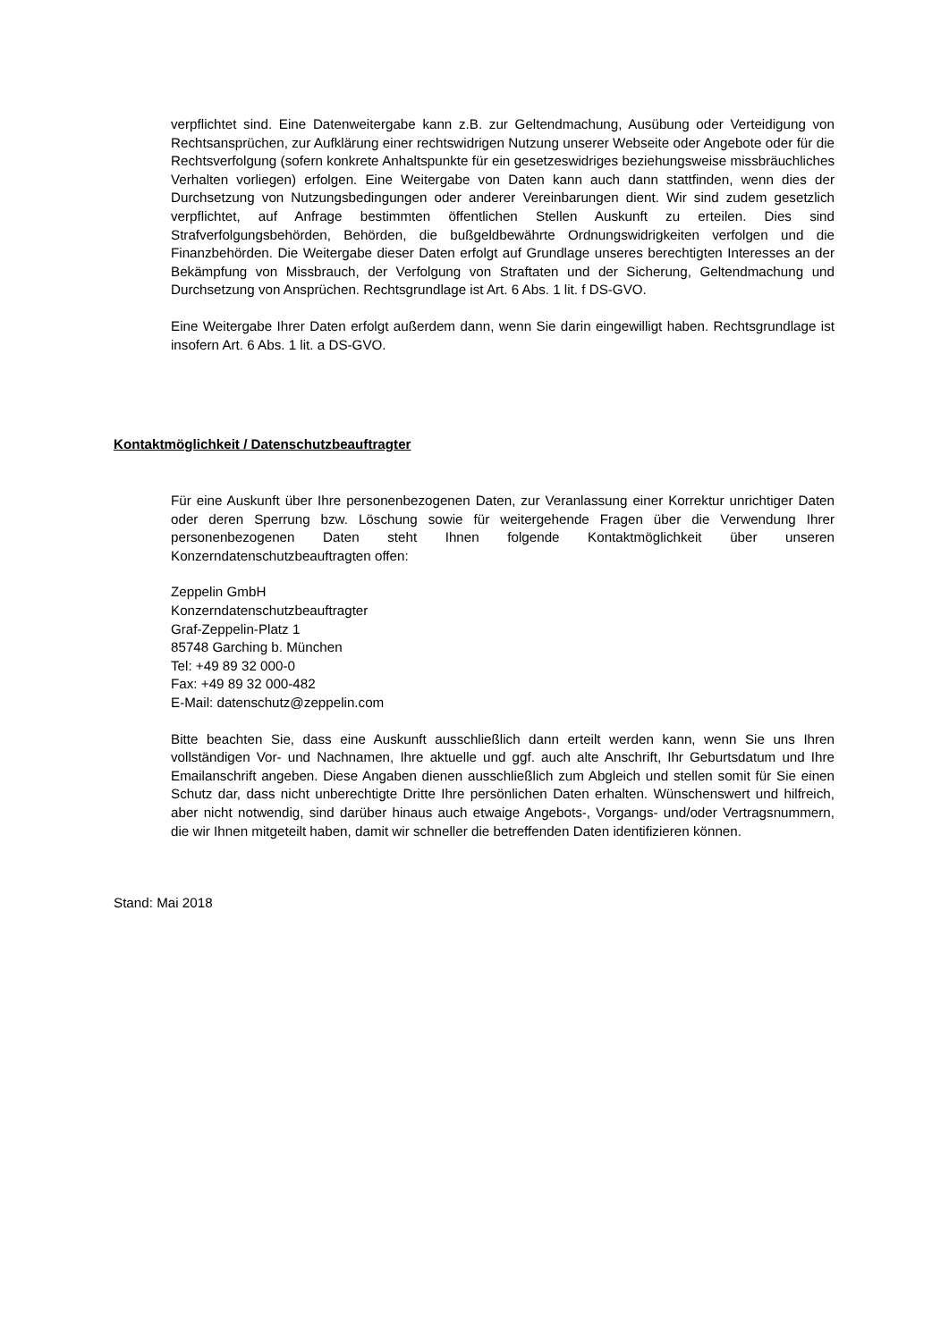verpflichtet sind. Eine Datenweitergabe kann z.B. zur Geltendmachung, Ausübung oder Verteidigung von Rechtsansprüchen, zur Aufklärung einer rechtswidrigen Nutzung unserer Webseite oder Angebote oder für die Rechtsverfolgung (sofern konkrete Anhaltspunkte für ein gesetzeswidriges beziehungsweise missbräuchliches Verhalten vorliegen) erfolgen. Eine Weitergabe von Daten kann auch dann stattfinden, wenn dies der Durchsetzung von Nutzungsbedingungen oder anderer Vereinbarungen dient. Wir sind zudem gesetzlich verpflichtet, auf Anfrage bestimmten öffentlichen Stellen Auskunft zu erteilen. Dies sind Strafverfolgungsbehörden, Behörden, die bußgeldbewährte Ordnungswidrigkeiten verfolgen und die Finanzbehörden. Die Weitergabe dieser Daten erfolgt auf Grundlage unseres berechtigten Interesses an der Bekämpfung von Missbrauch, der Verfolgung von Straftaten und der Sicherung, Geltendmachung und Durchsetzung von Ansprüchen. Rechtsgrundlage ist Art. 6 Abs. 1 lit. f DS-GVO.
Eine Weitergabe Ihrer Daten erfolgt außerdem dann, wenn Sie darin eingewilligt haben. Rechtsgrundlage ist insofern Art. 6 Abs. 1 lit. a DS-GVO.
Kontaktmöglichkeit / Datenschutzbeauftragter
Für eine Auskunft über Ihre personenbezogenen Daten, zur Veranlassung einer Korrektur unrichtiger Daten oder deren Sperrung bzw. Löschung sowie für weitergehende Fragen über die Verwendung Ihrer personenbezogenen Daten steht Ihnen folgende Kontaktmöglichkeit über unseren Konzerndatenschutzbeauftragten offen:
Zeppelin GmbH
Konzerndatenschutzbeauftragter
Graf-Zeppelin-Platz 1
85748 Garching b. München
Tel: +49 89 32 000-0
Fax: +49 89 32 000-482
E-Mail: datenschutz@zeppelin.com
Bitte beachten Sie, dass eine Auskunft ausschließlich dann erteilt werden kann, wenn Sie uns Ihren vollständigen Vor- und Nachnamen, Ihre aktuelle und ggf. auch alte Anschrift, Ihr Geburtsdatum und Ihre Emailanschrift angeben. Diese Angaben dienen ausschließlich zum Abgleich und stellen somit für Sie einen Schutz dar, dass nicht unberechtigte Dritte Ihre persönlichen Daten erhalten. Wünschenswert und hilfreich, aber nicht notwendig, sind darüber hinaus auch etwaige Angebots-, Vorgangs- und/oder Vertragsnummern, die wir Ihnen mitgeteilt haben, damit wir schneller die betreffenden Daten identifizieren können.
Stand: Mai 2018